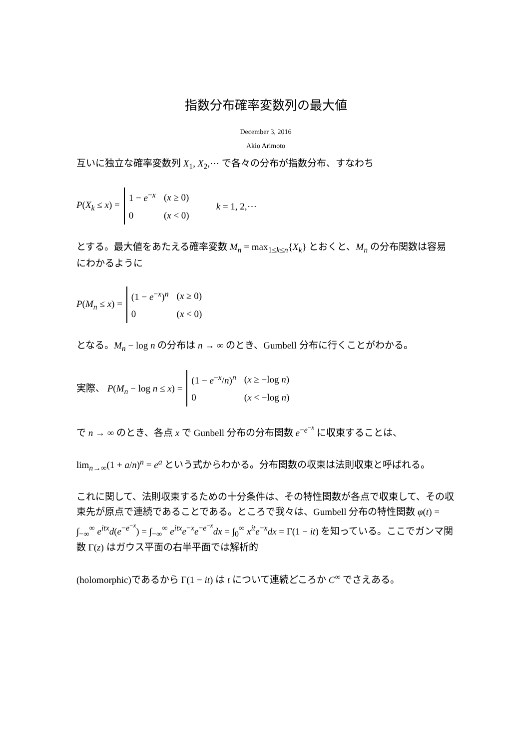指数分布確率変数列の最大値
December 3, 2016
Akio Arimoto
互いに独立な確率変数列 X<sub>1</sub>, X<sub>2</sub>,⋯ で各々の分布が指数分布、すなわち
P(X<sub>k</sub> ≤ x) =
| 1 − e<sup>−x</sup> | ( x ≥ 0) |
| 0 | ( x < 0) |
k = 1, 2,⋯
とする。最大値をあたえる確率変数 M<sub>n</sub> = max<sub>1≤k≤n</sub>{X<sub>k</sub>} とおくと、M<sub>n</sub> の分布関数は容易にわかるように
P(M<sub>n</sub> ≤ x) =
| (1 − e<sup>−x</sup>)<sup>n</sup> | ( x ≥ 0) |
| 0 | ( x < 0) |
となる。M<sub>n</sub> − log n の分布は n → ∞ のとき、Gumbell 分布に行くことがわかる。
実際、 P(M<sub>n</sub> − log n ≤ x) =
| (1 − e<sup>−x</sup>/ n )<sup>n</sup> | ( x ≥ −log n ) |
| 0 | ( x < −log n ) |
で n → ∞ のとき、各点 x で Gunbell 分布の分布関数 e<sup>−e<sup>−x</sup></sup> に収束することは、
lim<sub>n→∞</sub>(1 + a/n)<sup>n</sup> = e<sup>a</sup> という式からわかる。分布関数の収束は法則収束と呼ばれる。
これに関して、法則収束するための十分条件は、その特性関数が各点で収束して、その収束先が原点で連続であることである。ところで我々は、Gumbell 分布の特性関数 φ(t) = ∫<sub>−∞</sub><sup>∞</sup> e<sup>itx</sup>d(e<sup>−e<sup>−x</sup></sup>) = ∫<sub>−∞</sub><sup>∞</sup> e<sup>itx</sup>e<sup>−x</sup>e<sup>−e<sup>−x</sup></sup>dx = ∫<sub>0</sub><sup>∞</sup> x<sup>it</sup>e<sup>−x</sup>dx = Γ(1 − it) を知っている。ここでガンマ関数 Γ(z) はガウス平面の右半平面では解析的
(holomorphic)であるから Γ(1 − it) は t について連続どころか C<sup>∞</sup> でさえある。